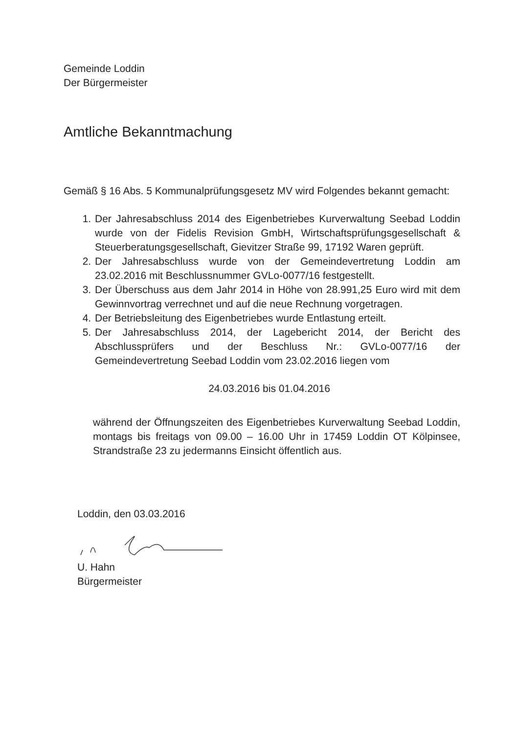Gemeinde Loddin
Der Bürgermeister
Amtliche Bekanntmachung
Gemäß § 16 Abs. 5 Kommunalprüfungsgesetz MV wird Folgendes bekannt gemacht:
1. Der Jahresabschluss 2014 des Eigenbetriebes Kurverwaltung Seebad Loddin wurde von der Fidelis Revision GmbH, Wirtschaftsprüfungsgesellschaft & Steuerberatungsgesellschaft, Gievitzer Straße 99, 17192 Waren geprüft.
2. Der Jahresabschluss wurde von der Gemeindevertretung Loddin am 23.02.2016 mit Beschlussnummer GVLo-0077/16 festgestellt.
3. Der Überschuss aus dem Jahr 2014 in Höhe von 28.991,25 Euro wird mit dem Gewinnvortrag verrechnet und auf die neue Rechnung vorgetragen.
4. Der Betriebsleitung des Eigenbetriebes wurde Entlastung erteilt.
5. Der Jahresabschluss 2014, der Lagebericht 2014, der Bericht des Abschlussprüfers und der Beschluss Nr.: GVLo-0077/16 der Gemeindevertretung Seebad Loddin vom 23.02.2016 liegen vom
24.03.2016 bis 01.04.2016
während der Öffnungszeiten des Eigenbetriebes Kurverwaltung Seebad Loddin, montags bis freitags von 09.00 – 16.00 Uhr in 17459 Loddin OT Kölpinsee, Strandstraße 23 zu jedermanns Einsicht öffentlich aus.
Loddin, den 03.03.2016
U. Hahn
Bürgermeister